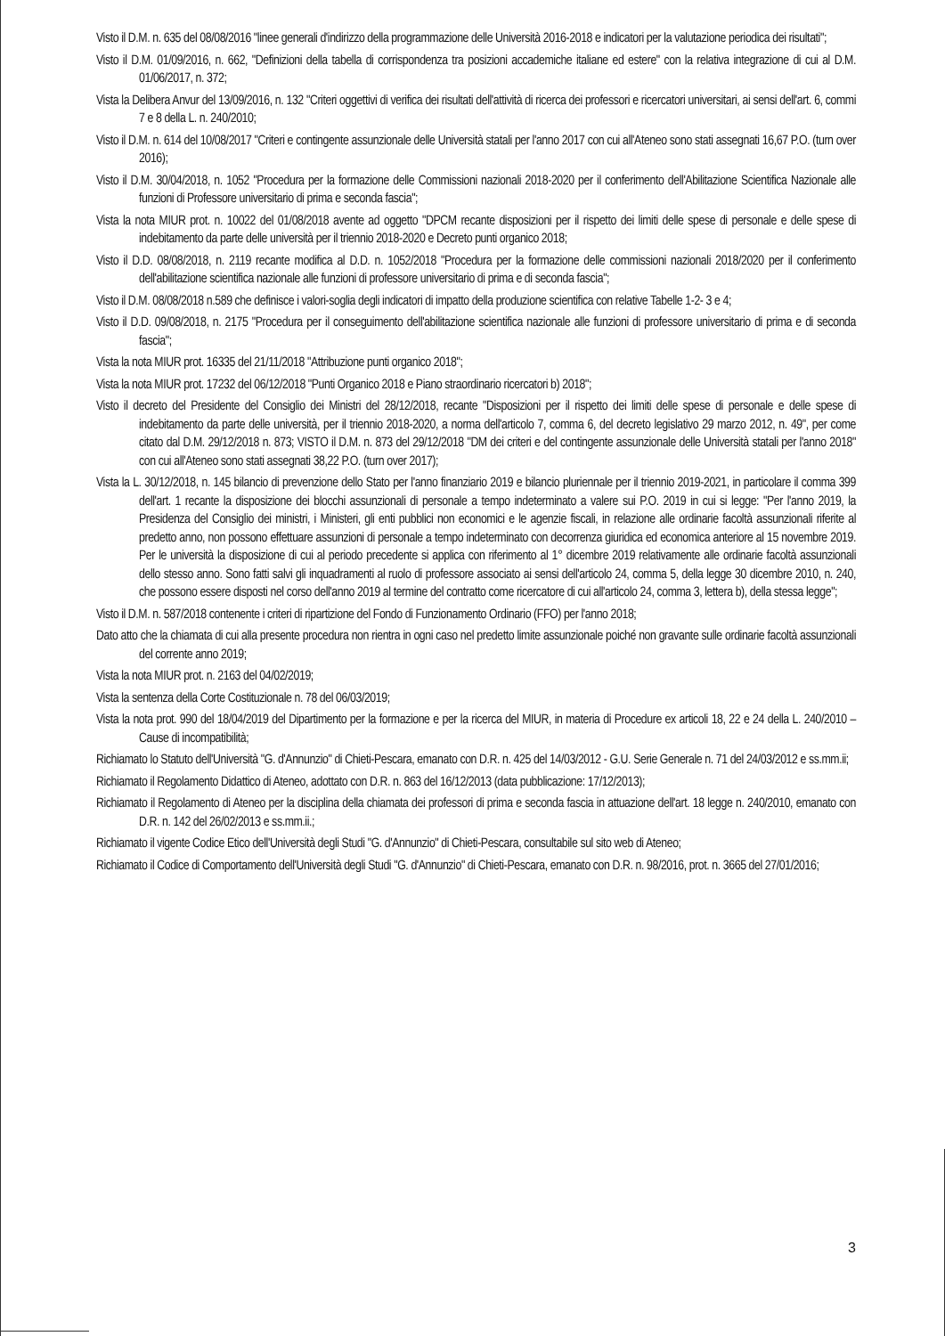Visto il D.M. n. 635 del 08/08/2016 "linee generali d'indirizzo della programmazione delle Università 2016-2018 e indicatori per la valutazione periodica dei risultati";
Visto il D.M. 01/09/2016, n. 662, "Definizioni della tabella di corrispondenza tra posizioni accademiche italiane ed estere" con la relativa integrazione di cui al D.M. 01/06/2017, n. 372;
Vista la Delibera Anvur del 13/09/2016, n. 132 "Criteri oggettivi di verifica dei risultati dell'attività di ricerca dei professori e ricercatori universitari, ai sensi dell'art. 6, commi 7 e 8 della L. n. 240/2010;
Visto il D.M. n. 614 del 10/08/2017 "Criteri e contingente assunzionale delle Università statali per l'anno 2017 con cui all'Ateneo sono stati assegnati 16,67 P.O. (turn over 2016);
Visto il D.M. 30/04/2018, n. 1052 "Procedura per la formazione delle Commissioni nazionali 2018-2020 per il conferimento dell'Abilitazione Scientifica Nazionale alle funzioni di Professore universitario di prima e seconda fascia";
Vista la nota MIUR prot. n. 10022 del 01/08/2018 avente ad oggetto "DPCM recante disposizioni per il rispetto dei limiti delle spese di personale e delle spese di indebitamento da parte delle università per il triennio 2018-2020 e Decreto punti organico 2018;
Visto il D.D. 08/08/2018, n. 2119 recante modifica al D.D. n. 1052/2018 "Procedura per la formazione delle commissioni nazionali 2018/2020 per il conferimento dell'abilitazione scientifica nazionale alle funzioni di professore universitario di prima e di seconda fascia";
Visto il D.M. 08/08/2018 n.589 che definisce i valori-soglia degli indicatori di impatto della produzione scientifica con relative Tabelle 1-2- 3 e 4;
Visto il D.D. 09/08/2018, n. 2175 "Procedura per il conseguimento dell'abilitazione scientifica nazionale alle funzioni di professore universitario di prima e di seconda fascia";
Vista la nota MIUR prot. 16335 del 21/11/2018 "Attribuzione punti organico 2018";
Vista la nota MIUR prot. 17232 del 06/12/2018 "Punti Organico 2018 e Piano straordinario ricercatori b) 2018";
Visto il decreto del Presidente del Consiglio dei Ministri del 28/12/2018, recante "Disposizioni per il rispetto dei limiti delle spese di personale e delle spese di indebitamento da parte delle università, per il triennio 2018-2020, a norma dell'articolo 7, comma 6, del decreto legislativo 29 marzo 2012, n. 49", per come citato dal D.M. 29/12/2018 n. 873; VISTO il D.M. n. 873 del 29/12/2018 "DM dei criteri e del contingente assunzionale delle Università statali per l'anno 2018" con cui all'Ateneo sono stati assegnati 38,22 P.O. (turn over 2017);
Vista la L. 30/12/2018, n. 145 bilancio di prevenzione dello Stato per l'anno finanziario 2019 e bilancio pluriennale per il triennio 2019-2021, in particolare il comma 399 dell'art. 1 recante la disposizione dei blocchi assunzionali di personale a tempo indeterminato a valere sui P.O. 2019 in cui si legge: "Per l'anno 2019, la Presidenza del Consiglio dei ministri, i Ministeri, gli enti pubblici non economici e le agenzie fiscali, in relazione alle ordinarie facoltà assunzionali riferite al predetto anno, non possono effettuare assunzioni di personale a tempo indeterminato con decorrenza giuridica ed economica anteriore al 15 novembre 2019. Per le università la disposizione di cui al periodo precedente si applica con riferimento al 1° dicembre 2019 relativamente alle ordinarie facoltà assunzionali dello stesso anno. Sono fatti salvi gli inquadramenti al ruolo di professore associato ai sensi dell'articolo 24, comma 5, della legge 30 dicembre 2010, n. 240, che possono essere disposti nel corso dell'anno 2019 al termine del contratto come ricercatore di cui all'articolo 24, comma 3, lettera b), della stessa legge";
Visto il D.M. n. 587/2018 contenente i criteri di ripartizione del Fondo di Funzionamento Ordinario (FFO) per l'anno 2018;
Dato atto che la chiamata di cui alla presente procedura non rientra in ogni caso nel predetto limite assunzionale poiché non gravante sulle ordinarie facoltà assunzionali del corrente anno 2019;
Vista la nota MIUR prot. n. 2163 del 04/02/2019;
Vista la sentenza della Corte Costituzionale n. 78 del 06/03/2019;
Vista la nota prot. 990 del 18/04/2019 del Dipartimento per la formazione e per la ricerca del MIUR, in materia di Procedure ex articoli 18, 22 e 24 della L. 240/2010 – Cause di incompatibilità;
Richiamato lo Statuto dell'Università "G. d'Annunzio" di Chieti-Pescara, emanato con D.R. n. 425 del 14/03/2012 - G.U. Serie Generale n. 71 del 24/03/2012 e ss.mm.ii;
Richiamato il Regolamento Didattico di Ateneo, adottato con D.R. n. 863 del 16/12/2013 (data pubblicazione: 17/12/2013);
Richiamato il Regolamento di Ateneo per la disciplina della chiamata dei professori di prima e seconda fascia in attuazione dell'art. 18 legge n. 240/2010, emanato con D.R. n. 142 del 26/02/2013 e ss.mm.ii.;
Richiamato il vigente Codice Etico dell'Università degli Studi "G. d'Annunzio" di Chieti-Pescara, consultabile sul sito web di Ateneo;
Richiamato il Codice di Comportamento dell'Università degli Studi "G. d'Annunzio" di Chieti-Pescara, emanato con D.R. n. 98/2016, prot. n. 3665 del 27/01/2016;
3